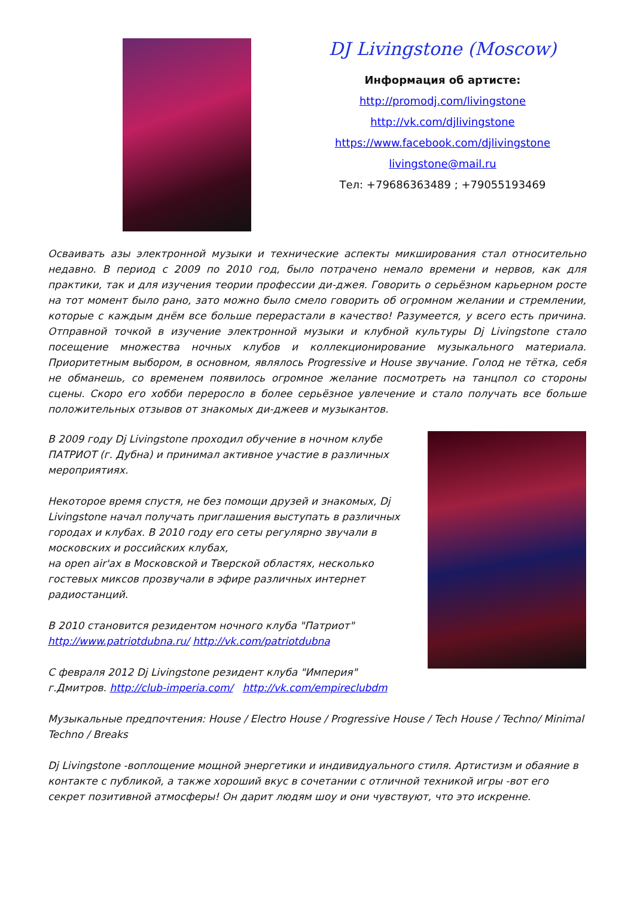DJ Livingstone (Moscow)
Информация об артисте:
http://promodj.com/livingstone
http://vk.com/djlivingstone
https://www.facebook.com/djlivingstone
livingstone@mail.ru
Тел: +79686363489 ; +79055193469
Осваивать азы электронной музыки и технические аспекты микширования стал относительно недавно. В период с 2009 по 2010 год, было потрачено немало времени и нервов, как для практики, так и для изучения теории профессии ди-джея. Говорить о серьёзном карьерном росте на тот момент было рано, зато можно было смело говорить об огромном желании и стремлении, которые с каждым днём все больше перерастали в качество! Разумеется, у всего есть причина. Отправной точкой в изучение электронной музыки и клубной культуры Dj Livingstone стало посещение множества ночных клубов и коллекционирование музыкального материала. Приоритетным выбором, в основном, являлось Progressive и House звучание. Голод не тётка, себя не обманешь, со временем появилось огромное желание посмотреть на танцпол со стороны сцены. Скоро его хобби переросло в более серьёзное увлечение и стало получать все больше положительных отзывов от знакомых ди-джеев и музыкантов.
В 2009 году Dj Livingstone проходил обучение в ночном клубе ПАТРИОТ (г. Дубна) и принимал активное участие в различных мероприятиях.
Некоторое время спустя, не без помощи друзей и знакомых, Dj Livingstone начал получать приглашения выступать в различных городах и клубах. В 2010 году его сеты регулярно звучали в московских и российских клубах,
на open air'ах в Московской и Тверской областях, несколько гостевых миксов прозвучали в эфире различных интернет радиостанций.
В 2010 становится резидентом ночного клуба "Патриот"
http://www.patriotdubna.ru/ http://vk.com/patriotdubna
С февраля 2012 Dj Livingstone резидент клуба "Империя" г.Дмитров. http://club-imperia.com/ http://vk.com/empireclubdm
Музыкальные предпочтения: House / Electro House / Progressive House / Tech House / Techno/ Minimal Techno / Breaks
Dj Livingstone -воплощение мощной энергетики и индивидуального стиля. Артистизм и обаяние в контакте с публикой, а также хороший вкус в сочетании с отличной техникой игры -вот его секрет позитивной атмосферы! Он дарит людям шоу и они чувствуют, что это искренне.